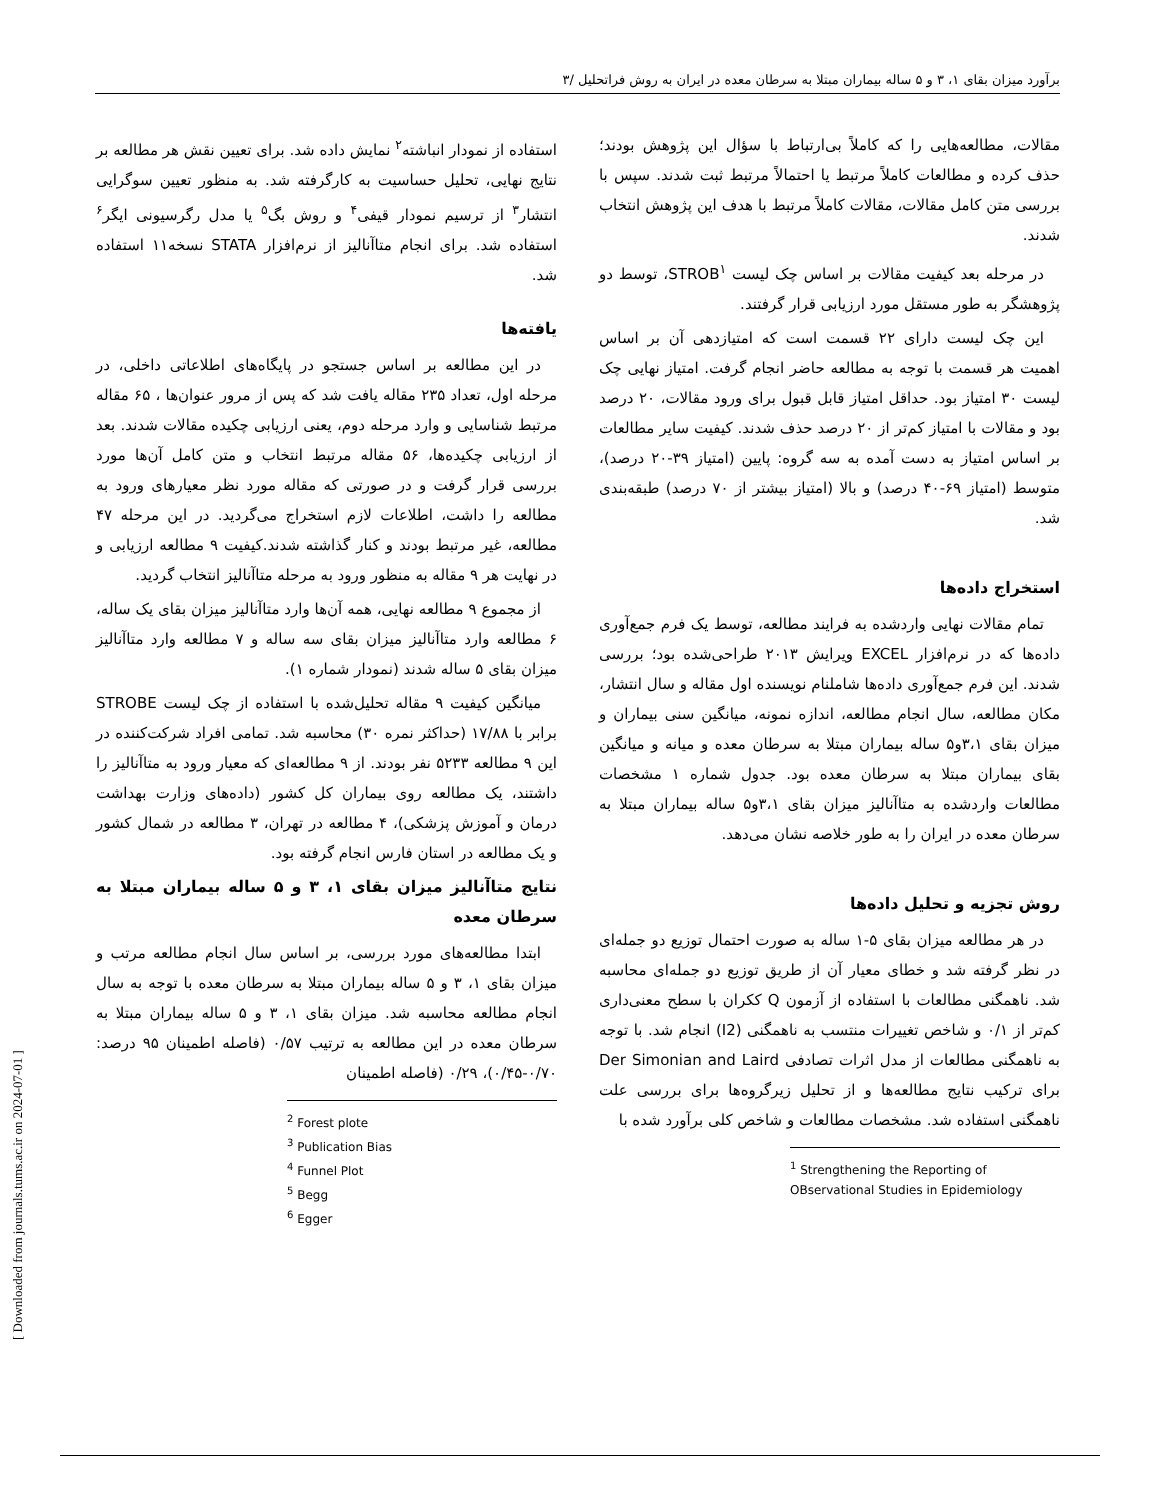برآورد میزان بقای ۱، ۳ و ۵ ساله بیماران مبتلا به سرطان معده در ایران به روش فراتحلیل /۳
مقالات، مطالعه‌هایی را که کاملاً بی‌ارتباط با سؤال این پژوهش بودند؛ حذف کرده و مطالعات کاملاً مرتبط یا احتمالاً مرتبط ثبت شدند. سپس با بررسی متن کامل مقالات، مقالات کاملاً مرتبط با هدف این پژوهش انتخاب شدند.
در مرحله بعد کیفیت مقالات بر اساس چک لیست STROB<sup>۱</sup>، توسط دو پژوهشگر به طور مستقل مورد ارزیابی قرار گرفتند.
این چک لیست دارای ۲۲ قسمت است که امتیازدهی آن بر اساس اهمیت هر قسمت با توجه به مطالعه حاضر انجام گرفت. امتیاز نهایی چک لیست ۳۰ امتیاز بود. حداقل امتیاز قابل قبول برای ورود مقالات، ۲۰ درصد بود و مقالات با امتیاز کم‌تر از ۲۰ درصد حذف شدند. کیفیت سایر مطالعات بر اساس امتیاز به دست آمده به سه گروه: پایین (امتیاز ۳۹-۲۰ درصد)، متوسط (امتیاز ۶۹-۴۰ درصد) و بالا (امتیاز بیشتر از ۷۰ درصد) طبقه‌بندی شد.
استخراج داده‌ها
تمام مقالات نهایی واردشده به فرایند مطالعه، توسط یک فرم جمع‌آوری داده‌ها که در نرم‌افزار EXCEL ویرایش ۲۰۱۳ طراحی‌شده بود؛ بررسی شدند. این فرم جمع‌آوری داده‌ها شاملنام نویسنده اول مقاله و سال انتشار، مکان مطالعه، سال انجام مطالعه، اندازه نمونه، میانگین سنی بیماران و میزان بقای ۳،۱و۵ ساله بیماران مبتلا به سرطان معده و میانه و میانگین بقای بیماران مبتلا به سرطان معده بود. جدول شماره ۱ مشخصات مطالعات واردشده به متاآنالیز میزان بقای ۳،۱و۵ ساله بیماران مبتلا به سرطان معده در ایران را به طور خلاصه نشان می‌دهد.
روش تجزیه و تحلیل داده‌ها
در هر مطالعه میزان بقای ۵-۱ ساله به صورت احتمال توزیع دو جمله‌ای در نظر گرفته شد و خطای معیار آن از طریق توزیع دو جمله‌ای محاسبه شد. ناهمگنی مطالعات با استفاده از آزمون Q ککران با سطح معنی‌داری کم‌تر از ۰/۱ و شاخص تغییرات منتسب به ناهمگنی (I2) انجام شد. با توجه به ناهمگنی مطالعات از مدل اثرات تصادفی Der Simonian and Laird برای ترکیب نتایج مطالعه‌ها و از تحلیل زیرگروه‌ها برای بررسی علت ناهمگنی استفاده شد. مشخصات مطالعات و شاخص کلی برآورد شده با
<sup>1</sup> Strengthening the Reporting of OBservational Studies in Epidemiology
استفاده از نمودار انباشته<sup>۲</sup> نمایش داده شد. برای تعیین نقش هر مطالعه بر نتایج نهایی، تحلیل حساسیت به کارگرفته شد. به منظور تعیین سوگرایی انتشار<sup>۳</sup> از ترسیم نمودار قیفی<sup>۴</sup> و روش بگ<sup>۵</sup> یا مدل رگرسیونی ایگر<sup>۶</sup> استفاده شد. برای انجام متاآنالیز از نرم‌افزار STATA نسخه۱۱ استفاده شد.
یافته‌ها
در این مطالعه بر اساس جستجو در پایگاه‌های اطلاعاتی داخلی، در مرحله اول، تعداد ۲۳۵ مقاله یافت شد که پس از مرور عنوان‌ها ، ۶۵ مقاله مرتبط شناسایی و وارد مرحله دوم، یعنی ارزیابی چکیده مقالات شدند. بعد از ارزیابی چکیده‌ها، ۵۶ مقاله مرتبط انتخاب و متن کامل آن‌ها مورد بررسی قرار گرفت و در صورتی که مقاله مورد نظر معیارهای ورود به مطالعه را داشت، اطلاعات لازم استخراج می‌گردید. در این مرحله ۴۷ مطالعه، غیر مرتبط بودند و کنار گذاشته شدند.کیفیت ۹ مطالعه ارزیابی و در نهایت هر ۹ مقاله به منظور ورود به مرحله متاآنالیز انتخاب گردید.
از مجموع ۹ مطالعه نهایی، همه آن‌ها وارد متاآنالیز میزان بقای یک ساله، ۶ مطالعه وارد متاآنالیز میزان بقای سه ساله و ۷ مطالعه وارد متاآنالیز میزان بقای ۵ ساله شدند (نمودار شماره ۱).
میانگین کیفیت ۹ مقاله تحلیل‌شده با استفاده از چک لیست STROBE برابر با ۱۷/۸۸ (حداکثر نمره ۳۰) محاسبه شد. تمامی افراد شرکت‌کننده در این ۹ مطالعه ۵۲۳۳ نفر بودند. از ۹ مطالعه‌ای که معیار ورود به متاآنالیز را داشتند، یک مطالعه روی بیماران کل کشور (داده‌های وزارت بهداشت درمان و آموزش پزشکی)، ۴ مطالعه در تهران، ۳ مطالعه در شمال کشور و یک مطالعه در استان فارس انجام گرفته بود.
نتایج متاآنالیز میزان بقای ۱، ۳ و ۵ ساله بیماران مبتلا به سرطان معده
ابتدا مطالعه‌های مورد بررسی، بر اساس سال انجام مطالعه مرتب و میزان بقای ۱، ۳ و ۵ ساله بیماران مبتلا به سرطان معده با توجه به سال انجام مطالعه محاسبه شد. میزان بقای ۱، ۳ و ۵ ساله بیماران مبتلا به سرطان معده در این مطالعه به ترتیب ۰/۵۷ (فاصله اطمینان ۹۵ درصد: ۰/۷۰-۰/۴۵)، ۰/۲۹ (فاصله اطمینان
<sup>2</sup> Forest plote
<sup>3</sup> Publication Bias
<sup>4</sup> Funnel Plot
<sup>5</sup> Begg
<sup>6</sup> Egger
[ Downloaded from journals.tums.ac.ir on 2024-07-01 ]